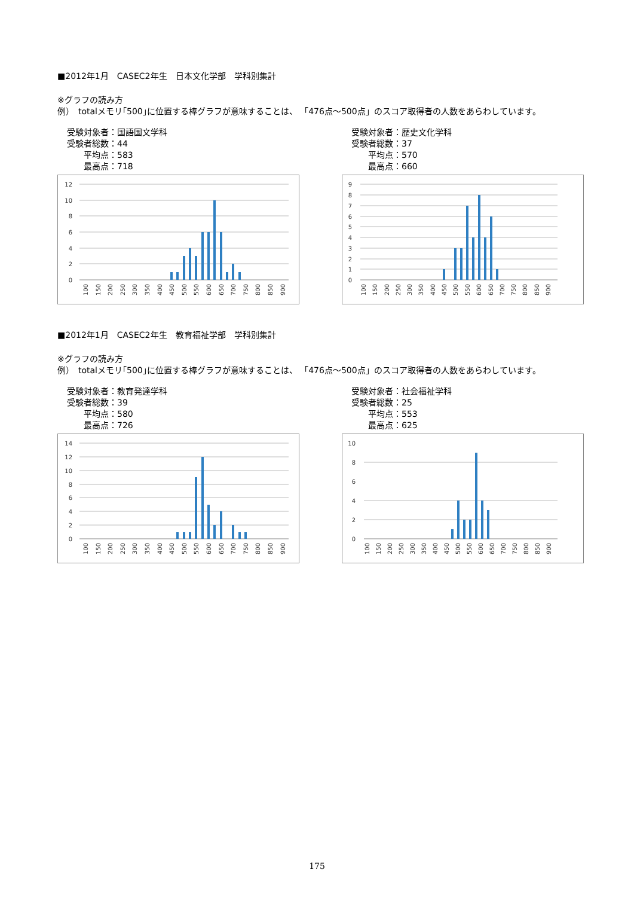■2012年1月　CASEC2年生　日本文化学部　学科別集計
※グラフの読み方
例）　totalメモリ｢500｣に位置する棒グラフが意味することは、 「476点～500点」のスコア取得者の人数をあらわしています。
受験対象者： 国語国文学科
受験者総数： 44
平均点： 583
最高点： 718
12
10
8
6
4
2
0
100
150
200
250
300
350
400
450
500
550
600
650
700
750
800
850
900
受験対象者： 歴史文化学科
受験者総数： 37
平均点： 570
最高点： 660
9
8
7
6
5
4
3
2
1
0
100
150
200
250
300
350
400
450
500
550
600
650
700
750
800
850
900
■2012年1月　CASEC2年生　教育福祉学部　学科別集計
※グラフの読み方
例）　totalメモリ｢500｣に位置する棒グラフが意味することは、 「476点～500点」のスコア取得者の人数をあらわしています。
受験対象者： 教育発達学科
受験者総数： 39
平均点： 580
最高点： 726
14
12
10
8
6
4
2
0
100
150
200
250
300
350
400
450
500
550
600
650
700
750
800
850
900
受験対象者： 社会福祉学科
受験者総数： 25
平均点： 553
最高点： 625
10
8
6
4
2
0
100
150
200
250
300
350
400
450
500
550
600
650
700
750
800
850
900
175